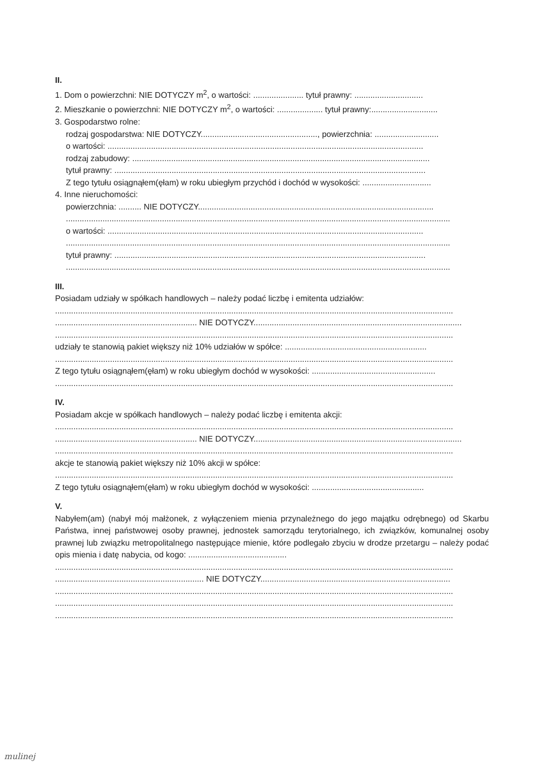II.
1. Dom o powierzchni: NIE DOTYCZY m<sup>2</sup>, o wartości: ...................... tytuł prawny: ..............................
2. Mieszkanie o powierzchni: NIE DOTYCZY m<sup>2</sup>, o wartości: .................... tytuł prawny:.............................
3. Gospodarstwo rolne:
rodzaj gospodarstwa: NIE DOTYCZY..................................................., powierzchnia: ............................
o wartości: ..........................................................................................................................................
rodzaj zabudowy: ..................................................................................................................................
tytuł prawny: ........................................................................................................................................
Z tego tytułu osiągnąłem(ęłam) w roku ubiegłym przychód i dochód w wysokości: ..............................
4. Inne nieruchomości:
powierzchnia: .......... NIE DOTYCZY.......................................................................................................
........................................................................................................................................................................
o wartości: ..........................................................................................................................................
........................................................................................................................................................................
tytuł prawny: ........................................................................................................................................
........................................................................................................................................................................
III.
Posiadam udziały w spółkach handlowych – należy podać liczbę i emitenta udziałów:
..............................................................................................................................................................................
.............................................................. NIE DOTYCZY...........................................................................................
..............................................................................................................................................................................
udziały te stanowią pakiet większy niż 10% udziałów w spółce: ..............................................................
..............................................................................................................................................................................
Z tego tytułu osiągnąłem(ęłam) w roku ubiegłym dochód w wysokości: ......................................................
..............................................................................................................................................................................
IV.
Posiadam akcje w spółkach handlowych – należy podać liczbę i emitenta akcji:
..............................................................................................................................................................................
.............................................................. NIE DOTYCZY...........................................................................................
..............................................................................................................................................................................
akcje te stanowią pakiet większy niż 10% akcji w spółce:
..............................................................................................................................................................................
Z tego tytułu osiągnąłem(ęłam) w roku ubiegłym dochód w wysokości: .................................................
V.
Nabyłem(am) (nabył mój małżonek, z wyłączeniem mienia przynależnego do jego majątku odrębnego) od Skarbu Państwa, innej państwowej osoby prawnej, jednostek samorządu terytorialnego, ich związków, komunalnej osoby prawnej lub związku metropolitalnego następujące mienie, które podlegało zbyciu w drodze przetargu – należy podać opis mienia i datę nabycia, od kogo: ...........................................
..............................................................................................................................................................................
................................................................. NIE DOTYCZY...................................................................................
..............................................................................................................................................................................
..............................................................................................................................................................................
..............................................................................................................................................................................
mulinej